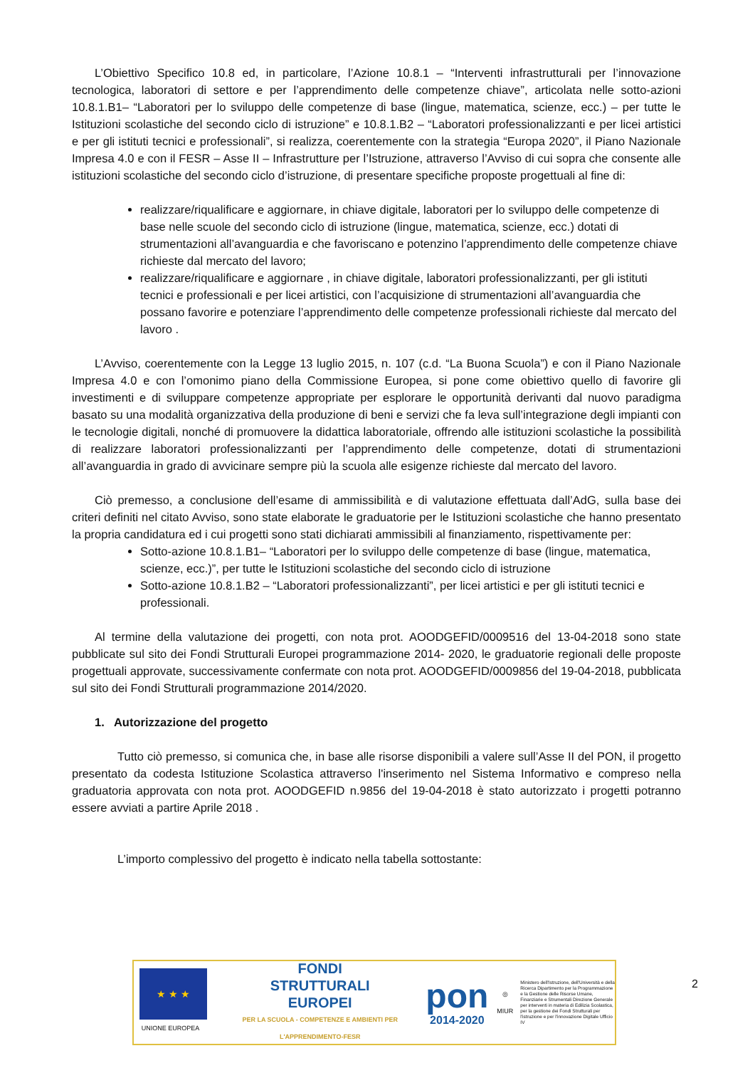L’Obiettivo Specifico 10.8 ed, in particolare, l’Azione 10.8.1 – “Interventi infrastrutturali per l’innovazione tecnologica, laboratori di settore e per l’apprendimento delle competenze chiave”, articolata nelle sotto-azioni 10.8.1.B1– “Laboratori per lo sviluppo delle competenze di base (lingue, matematica, scienze, ecc.) – per tutte le Istituzioni scolastiche del secondo ciclo di istruzione” e 10.8.1.B2 – “Laboratori professionalizzanti e per licei artistici e per gli istituti tecnici e professionali”, si realizza, coerentemente con la strategia “Europa 2020”, il Piano Nazionale Impresa 4.0 e con il FESR – Asse II – Infrastrutture per l’Istruzione, attraverso l’Avviso di cui sopra che consente alle istituzioni scolastiche del secondo ciclo d’istruzione, di presentare specifiche proposte progettuali al fine di:
realizzare/riqualificare e aggiornare, in chiave digitale, laboratori per lo sviluppo delle competenze di base nelle scuole del secondo ciclo di istruzione (lingue, matematica, scienze, ecc.) dotati di strumentazioni all’avanguardia e che favoriscano e potenzino l’apprendimento delle competenze chiave richieste dal mercato del lavoro;
realizzare/riqualificare e aggiornare , in chiave digitale, laboratori professionalizzanti, per gli istituti tecnici e professionali e per licei artistici, con l’acquisizione di strumentazioni all’avanguardia che possano favorire e potenziare l’apprendimento delle competenze professionali richieste dal mercato del lavoro .
L’Avviso, coerentemente con la Legge 13 luglio 2015, n. 107 (c.d. “La Buona Scuola”) e con il Piano Nazionale Impresa 4.0 e con l’omonimo piano della Commissione Europea, si pone come obiettivo quello di favorire gli investimenti e di sviluppare competenze appropriate per esplorare le opportunità derivanti dal nuovo paradigma basato su una modalità organizzativa della produzione di beni e servizi che fa leva sull’integrazione degli impianti con le tecnologie digitali, nonché di promuovere la didattica laboratoriale, offrendo alle istituzioni scolastiche la possibilità di realizzare laboratori professionalizzanti per l’apprendimento delle competenze, dotati di strumentazioni all’avanguardia in grado di avvicinare sempre più la scuola alle esigenze richieste dal mercato del lavoro.
Ciò premesso, a conclusione dell’esame di ammissibilità e di valutazione effettuata dall’AdG, sulla base dei criteri definiti nel citato Avviso, sono state elaborate le graduatorie per le Istituzioni scolastiche che hanno presentato la propria candidatura ed i cui progetti sono stati dichiarati ammissibili al finanziamento, rispettivamente per:
Sotto-azione 10.8.1.B1– “Laboratori per lo sviluppo delle competenze di base (lingue, matematica, scienze, ecc.)”, per tutte le Istituzioni scolastiche del secondo ciclo di istruzione
Sotto-azione 10.8.1.B2 – “Laboratori professionalizzanti”, per licei artistici e per gli istituti tecnici e professionali.
Al termine della valutazione dei progetti, con nota prot. AOODGEFID/0009516 del 13-04-2018 sono state pubblicate sul sito dei Fondi Strutturali Europei programmazione 2014- 2020, le graduatorie regionali delle proposte progettuali approvate, successivamente confermate con nota prot. AOODGEFID/0009856 del 19-04-2018, pubblicata sul sito dei Fondi Strutturali programmazione 2014/2020.
1. Autorizzazione del progetto
Tutto ciò premesso, si comunica che, in base alle risorse disponibili a valere sull’Asse II del PON, il progetto presentato da codesta Istituzione Scolastica attraverso l'inserimento nel Sistema Informativo e compreso nella graduatoria approvata con nota prot. AOODGEFID n.9856 del 19-04-2018 è stato autorizzato i progetti potranno essere avviati a partire Aprile 2018 .
L’importo complessivo del progetto è indicato nella tabella sottostante:
★ ★ ★
UNIONE EUROPEA
FONDI
STRUTTURALI
EUROPEI
PER LA SCUOLA - COMPETENZE E AMBIENTI PER L'APPRENDIMENTO-FESR
pon
2014-2020
◎
MIUR
Ministero dell'Istruzione, dell'Università e della Ricerca Dipartimento per la Programmazione e la Gestione delle Risorse Umane, Finanziarie e Strumentali Direzione Generale per interventi in materia di Edilizia Scolastica, per la gestione dei Fondi Strutturali per l'istruzione e per l'innovazione Digitale Ufficio IV
2